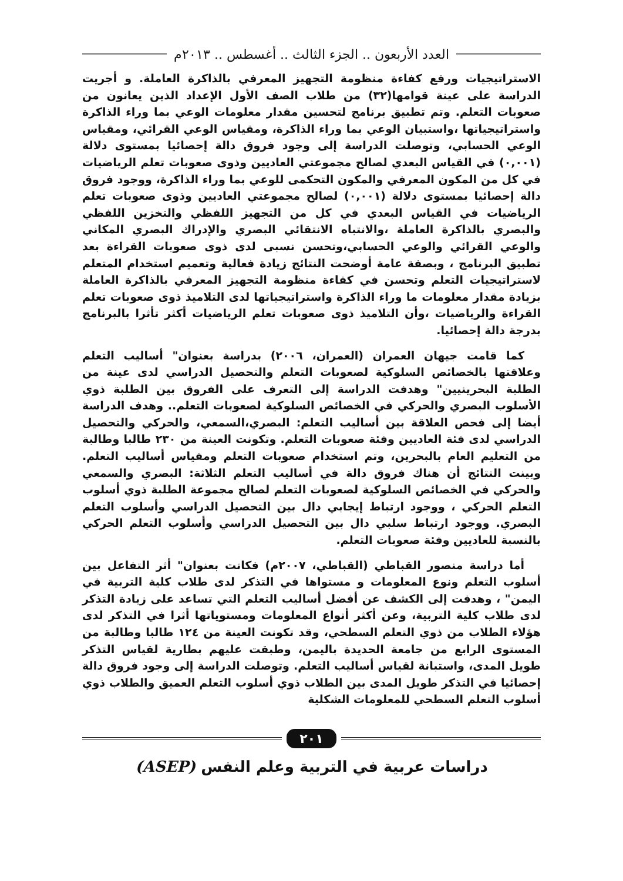العدد الأربعون .. الجزء الثالث .. أغسطس .. ٢٠١٣م
الاستراتيجيات ورفع كفاءة منظومة التجهيز المعرفي بالذاكرة العاملة. و أجريت الدراسة على عينة قوامها(٣٢) من طلاب الصف الأول الإعداد الذين يعانون من صعوبات التعلم. وتم تطبيق برنامج لتحسين مقدار معلومات الوعي بما وراء الذاكرة واستراتيجياتها ،واستبيان الوعي بما وراء الذاكرة، ومقياس الوعي القرائي، ومقياس الوعي الحسابي، وتوصلت الدراسة إلى وجود فروق دالة إحصائيا بمستوى دلالة (٠,٠٠١) في القياس البعدي لصالح مجموعتي العاديين وذوى صعوبات تعلم الرياضيات في كل من المكون المعرفي والمكون التحكمى للوعي بما وراء الذاكرة، ووجود فروق دالة إحصائيا بمستوى دلالة (٠,٠٠١) لصالح مجموعتي العاديين وذوى صعوبات تعلم الرياضيات في القياس البعدي في كل من التجهيز اللفظي والتخزين اللفظي والبصري بالذاكرة العاملة ،والانتباه الانتقائي البصري والإدراك البصري المكاني والوعي القرائي والوعي الحسابي،وتحسن نسبى لدى ذوى صعوبات القراءة بعد تطبيق البرنامج ، وبصفة عامة أوضحت النتائج زيادة فعالية وتعميم استخدام المتعلم لاستراتيجيات التعلم وتحسن في كفاءة منظومة التجهيز المعرفي بالذاكرة العاملة بزيادة مقدار معلومات ما وراء الذاكرة واستراتيجياتها لدى التلاميذ ذوى صعوبات تعلم القراءة والرياضيات ،وأن التلاميذ ذوى صعوبات تعلم الرياضيات أكثر تأثرا بالبرنامج بدرجة دالة إحصائيا.
كما قامت جيهان العمران (العمران، ٢٠٠٦) بدراسة بعنوان" أساليب التعلم وعلاقتها بالخصائص السلوكية لصعوبات التعلم والتحصيل الدراسي لدى عينة من الطلبة البحرينيين" وهدفت الدراسة إلى التعرف على الفروق بين الطلبة ذوي الأسلوب البصري والحركي في الخصائص السلوكية لصعوبات التعلم.. وهدف الدراسة أيضا إلى فحص العلاقة بين أساليب التعلم: البصري،السمعي، والحركي والتحصيل الدراسي لدى فئة العاديين وفئة صعوبات التعلم. وتكونت العينة من ٢٣٠ طالبا وطالبة من التعليم العام بالبحرين، وتم استخدام صعوبات التعلم ومقياس أساليب التعلم. وبينت النتائج أن هناك فروق دالة في أساليب التعلم الثلاثة: البصري والسمعي والحركي في الخصائص السلوكية لصعوبات التعلم لصالح مجموعة الطلبة ذوي أسلوب التعلم الحركي ، ووجود ارتباط إيجابي دال بين التحصيل الدراسي وأسلوب التعلم البصري. ووجود ارتباط سلبي دال بين التحصيل الدراسي وأسلوب التعلم الحركي بالنسبة للعاديين وفئة صعوبات التعلم.
أما دراسة منصور القباطي (القباطي، ٢٠٠٧م) فكانت بعنوان" أثر التفاعل بين أسلوب التعلم ونوع المعلومات و مستواها في التذكر لدى طلاب كلية التربية في اليمن" ، وهدفت إلى الكشف عن أفضل أساليب التعلم التي تساعد على زيادة التذكر لدى طلاب كلية التربية، وعن أكثر أنواع المعلومات ومستوياتها أثرا في التذكر لدى هؤلاء الطلاب من ذوي التعلم السطحي، وقد تكونت العينة من ١٢٤ طالبا وطالبة من المستوى الرابع من جامعة الحديدة باليمن، وطبقت عليهم بطارية لقياس التذكر طويل المدى، واستبانة لقياس أساليب التعلم. وتوصلت الدراسة إلى وجود فروق دالة إحصائيا في التذكر طويل المدى بين الطلاب ذوي أسلوب التعلم العميق والطلاب ذوي أسلوب التعلم السطحي للمعلومات الشكلية
٢٠١
دراسات عربية في التربية وعلم النفس (ASEP)